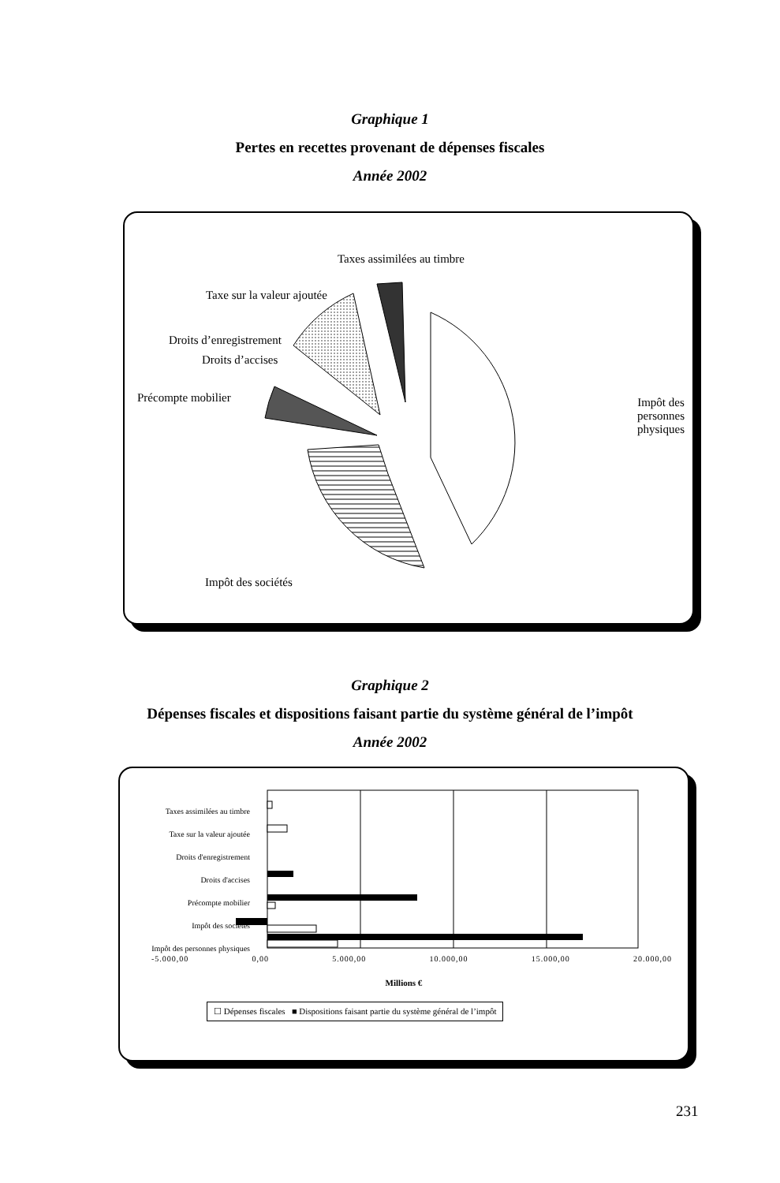Graphique 1
Pertes en recettes provenant de dépenses fiscales
Année 2002
Taxes assimilées au timbre
Taxe sur la valeur ajoutée
Droits d’enregistrement
Droits d’accises
Précompte mobilier Impôt des personnes
physiques
Impôt des sociétés
Graphique 2
Dépenses fiscales et dispositions faisant partie du système général de l’impôt
Année 2002
Taxes assimilées au timbre
Taxe sur la valeur ajoutée
Droits d'enregistrement
Droits d'accises
Précompte mobilier
Impôt des sociétés
Impôt des personnes physiques
-5.000,00 0,00 5.000,00 10.000,00 15.000,00 20.000,00
Millions €
☐ Dépenses fiscales ■ Dispositions faisant partie du système général de l’impôt
231